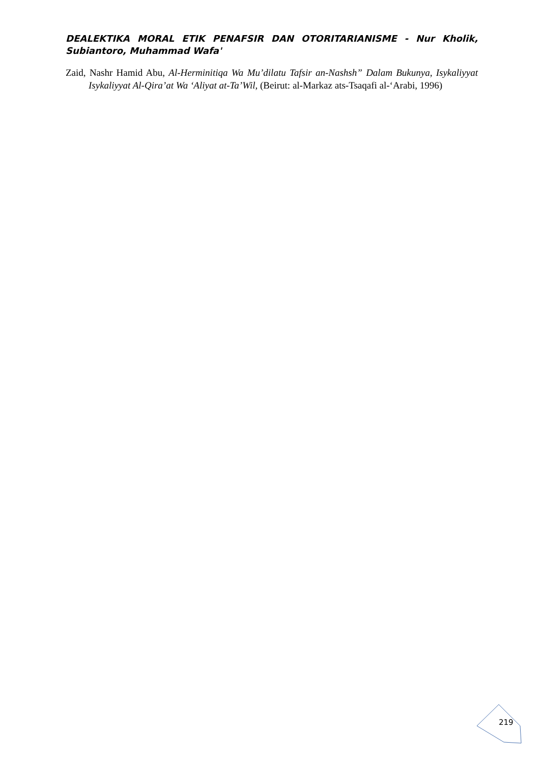DEALEKTIKA MORAL ETIK PENAFSIR DAN OTORITARIANISME - Nur Kholik, Subiantoro, Muhammad Wafa'
Zaid, Nashr Hamid Abu, Al-Herminitiqa Wa Mu’dilatu Tafsir an-Nashsh” Dalam Bukunya, Isykaliyyat Isykaliyyat Al-Qira’at Wa ‘Aliyat at-Ta’Wil, (Beirut: al-Markaz ats-Tsaqafi al-‘Arabi, 1996)
219